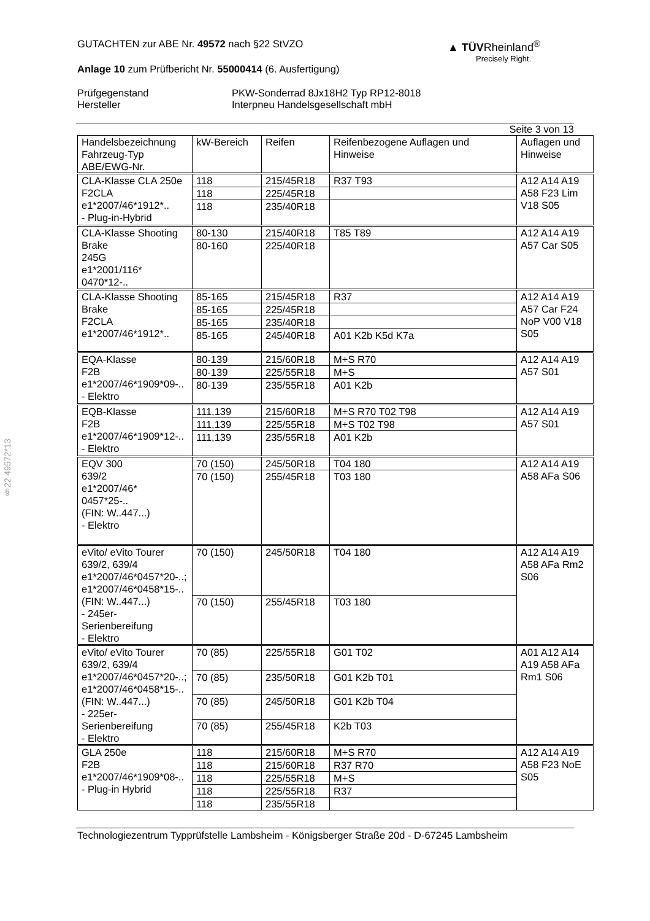§22 49572*13
▲ TÜVRheinland<sup>®</sup>
Precisely Right.
GUTACHTEN zur ABE Nr. 49572 nach §22 StVZO
Anlage 10 zum Prüfbericht Nr. 55000414 (6. Ausfertigung)
Prüfgegenstand
Hersteller
PKW-Sonderrad 8Jx18H2 Typ RP12-8018
Interpneu Handelsgesellschaft mbH
Seite 3 von 13
| Handelsbezeichnung Fahrzeug-Typ ABE/EWG-Nr. | kW-Bereich | Reifen | Reifenbezogene Auflagen und Hinweise | Auflagen und Hinweise |
| --- | --- | --- | --- | --- |
| CLA-Klasse CLA 250e F2CLA e1*2007/46*1912*.. - Plug-in-Hybrid | 118 | 215/45R18 | R37 T93 | A12 A14 A19 A58 F23 Lim V18 S05 |
| | 118 | 225/45R18 | | |
| | 118 | 235/40R18 | | |
| CLA-Klasse Shooting Brake 245G e1*2001/116* 0470*12-.. | 80-130 | 215/40R18 | T85 T89 | A12 A14 A19 A57 Car S05 |
| | 80-160 | 225/40R18 | | |
| CLA-Klasse Shooting Brake F2CLA e1*2007/46*1912*.. | 85-165 | 215/45R18 | R37 | A12 A14 A19 A57 Car F24 NoP V00 V18 S05 |
| | 85-165 | 225/45R18 | | |
| | 85-165 | 235/40R18 | | |
| | 85-165 | 245/40R18 | A01 K2b K5d K7a | |
| EQA-Klasse F2B e1*2007/46*1909*09-.. - Elektro | 80-139 | 215/60R18 | M+S R70 | A12 A14 A19 A57 S01 |
| | 80-139 | 225/55R18 | M+S | |
| | 80-139 | 235/55R18 | A01 K2b | |
| EQB-Klasse F2B e1*2007/46*1909*12-.. - Elektro | 111,139 | 215/60R18 | M+S R70 T02 T98 | A12 A14 A19 A57 S01 |
| | 111,139 | 225/55R18 | M+S T02 T98 | |
| | 111,139 | 235/55R18 | A01 K2b | |
| EQV 300 639/2 e1*2007/46* 0457*25-.. (FIN: W..447...) - Elektro | 70 (150) | 245/50R18 | T04 180 | A12 A14 A19 A58 AFa S06 |
| | 70 (150) | 255/45R18 | T03 180 | |
| eVito/ eVito Tourer 639/2, 639/4 e1*2007/46*0457*20-..; e1*2007/46*0458*15-.. (FIN: W..447...) - 245er-Serienbereifung - Elektro | 70 (150) | 245/50R18 | T04 180 | A12 A14 A19 A58 AFa Rm2 S06 |
| | 70 (150) | 255/45R18 | T03 180 | |
| eVito/ eVito Tourer 639/2, 639/4 e1*2007/46*0457*20-..; e1*2007/46*0458*15-.. (FIN: W..447...) - 225er-Serienbereifung - Elektro | 70 (85) | 225/55R18 | G01 T02 | A01 A12 A14 A19 A58 AFa Rm1 S06 |
| | 70 (85) | 235/50R18 | G01 K2b T01 | |
| | 70 (85) | 245/50R18 | G01 K2b T04 | |
| | 70 (85) | 255/45R18 | K2b T03 | |
| GLA 250e F2B e1*2007/46*1909*08-.. - Plug-in Hybrid | 118 | 215/60R18 | M+S R70 | A12 A14 A19 A58 F23 NoE S05 |
| | 118 | 215/60R18 | R37 R70 | |
| | 118 | 225/55R18 | M+S | |
| | 118 | 225/55R18 | R37 | |
| | 118 | 235/55R18 | | |
Technologiezentrum Typprüfstelle Lambsheim - Königsberger Straße 20d - D-67245 Lambsheim